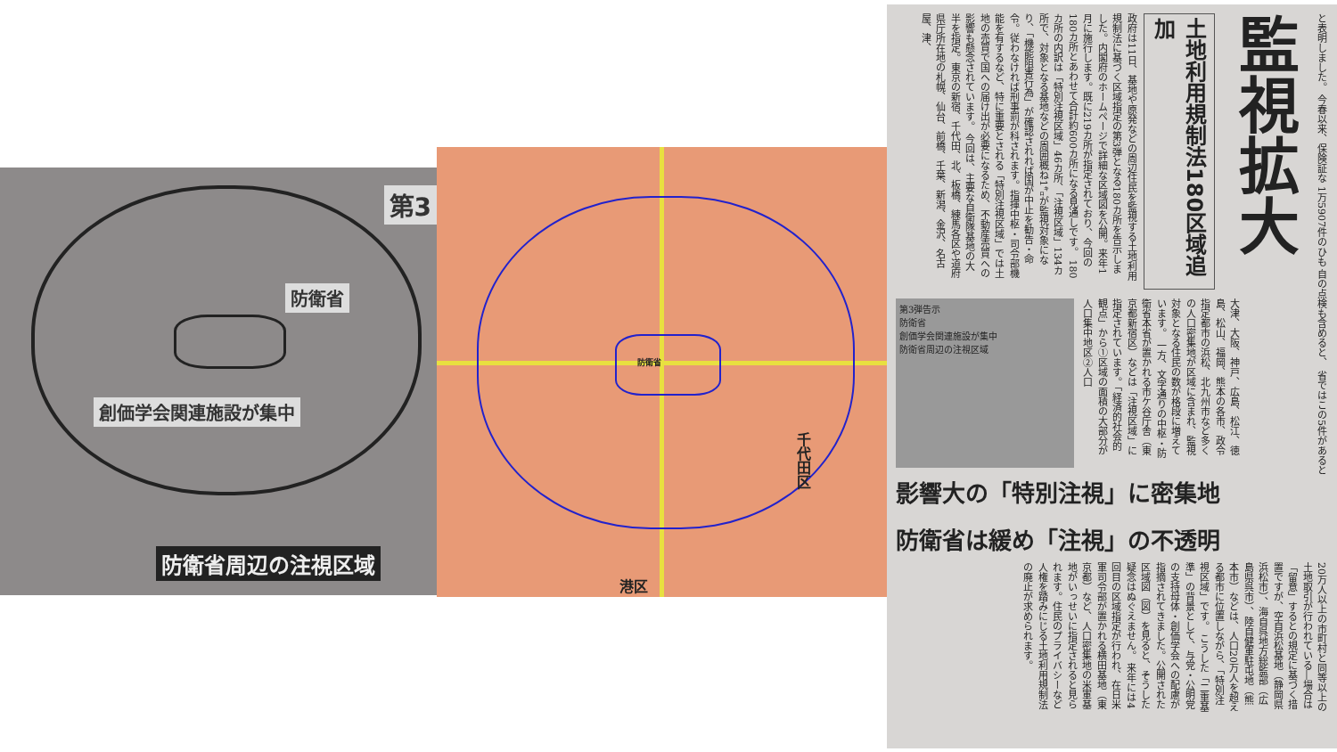第3
防衛省
創価学会関連施設が集中
防衛省周辺の注視区域
防衛省
千代田区
港区
と表明しました。 今春以来、保険証な 1万5907件のひも 自の点検も含めると、 省ではこの5件があると
監視拡大
土地利用規制法180区域追加
政府は11日、基地や原発などの周辺住民を監視する土地利用規制法に基づく区域指定の第3弾となる180カ所を告示しました。内閣府のホームページで詳細な区域図を公開。来年1月に施行します。既に219カ所が指定されており、今回の180カ所とあわせて合計約600カ所になる見通しです。 180カ所の内訳は「特別注視区域」46カ所、「注視区域」134カ所で、対象となる基地などの周囲概ね1㌔が監視対象になり、「機能阻害行為」が確認されれば国が中止を勧告・命令。従わなければ刑事罰が科されます。指揮中枢・司令部機能を有するなど、特に重要とされる「特別注視区域」では土地の売買で国への届け出が必要になるため、不動産売買への影響も懸念されています。 今回は、主要な自衛隊基地の大半を指定。東京の新宿、千代田、北、板橋、練馬各区や道府県庁所在地の札幌、仙台、前橋、千葉、新潟、金沢、名古屋、津、
大津、大阪、神戸、広島、松江、徳島、松山、福岡、熊本の各市、政令指定都市の浜松、北九州市など多くの人口密集地が区域に含まれ、監視対象となる住民の数が格段に増えています。 一方、文字通りの中枢・防衛省本省が置かれる市ケ谷庁舎（東京都新宿区）などは「注視区域」に指定されています。「経済的社会的観点」から①区域の面積の大部分が人口集中地区②人口
第3弾告示
防衛省
創価学会関連施設が集中
防衛省周辺の注視区域
影響大の「特別注視」に密集地
防衛省は緩め「注視」の不透明
20万人以上の市町村と同等以上の土地取引が行われている―場合は「留意」するとの規定に基づく措置ですが、空自浜松基地（静岡県浜松市）、海自呉地方総監部（広島県呉市）、陸自健軍駐屯地（熊本市）などは、人口20万人を超える都市に位置しながら、「特別注視区域」です。 こうした「二重基準」の背景として、与党・公明党の支持母体・創価学会への配慮が指摘されてきました。公開された区域図（図）を見ると、そうした疑念はぬぐえません。 来年には4回目の区域指定が行われ、在日米軍司令部が置かれる横田基地（東京都）など、人口密集地の米軍基地がいっせいに指定されると見られます。住民のプライバシーなど人権を踏みにじる土地利用規制法の廃止が求められます。